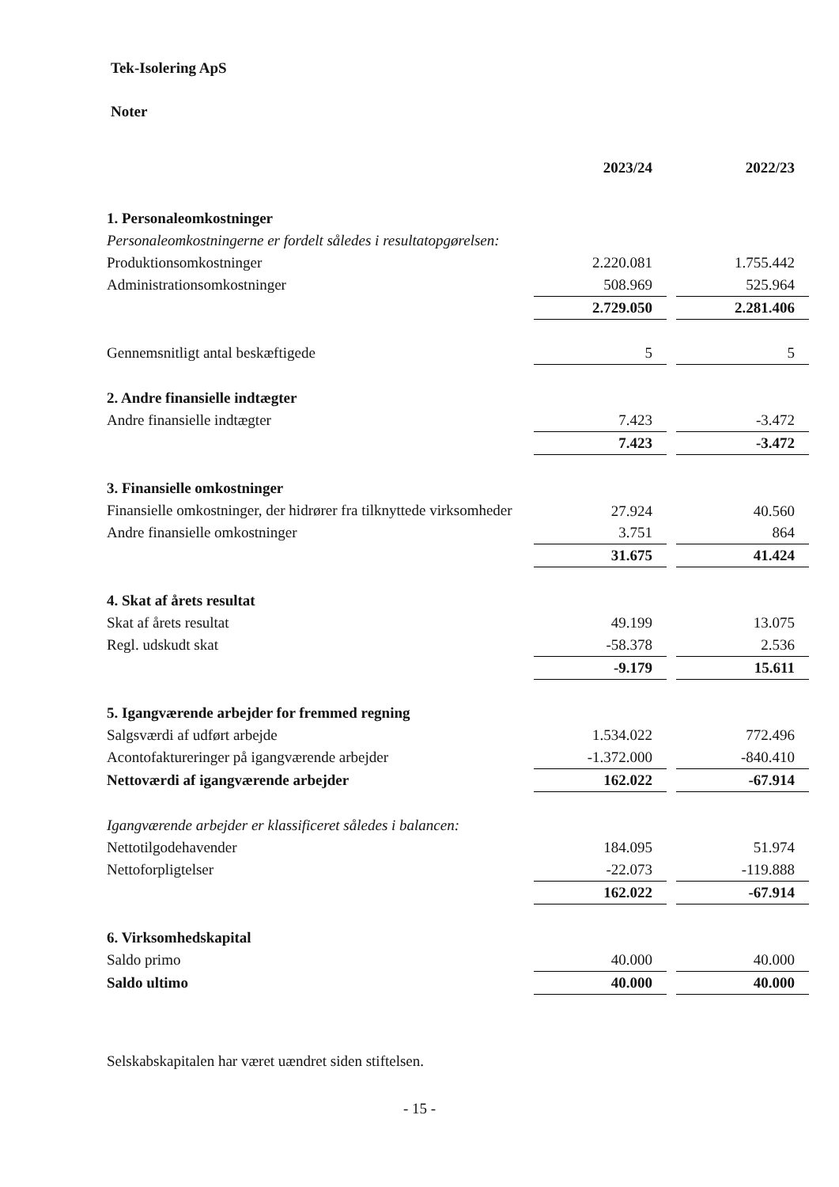Tek-Isolering ApS
Noter
| | 2023/24 | | 2022/23 |
| 1. Personaleomkostninger | | | |
| Personaleomkostningerne er fordelt således i resultatopgørelsen: | | | |
| Produktionsomkostninger | 2.220.081 | | 1.755.442 |
| Administrationsomkostninger | 508.969 | | 525.964 |
| | 2.729.050 | | 2.281.406 |
| Gennemsnitligt antal beskæftigede | 5 | | 5 |
| 2. Andre finansielle indtægter | | | |
| Andre finansielle indtægter | 7.423 | | -3.472 |
| | 7.423 | | -3.472 |
| 3. Finansielle omkostninger | | | |
| Finansielle omkostninger, der hidrører fra tilknyttede virksomheder | 27.924 | | 40.560 |
| Andre finansielle omkostninger | 3.751 | | 864 |
| | 31.675 | | 41.424 |
| 4. Skat af årets resultat | | | |
| Skat af årets resultat | 49.199 | | 13.075 |
| Regl. udskudt skat | -58.378 | | 2.536 |
| | -9.179 | | 15.611 |
| 5. Igangværende arbejder for fremmed regning | | | |
| Salgsværdi af udført arbejde | 1.534.022 | | 772.496 |
| Acontofaktureringer på igangværende arbejder | -1.372.000 | | -840.410 |
| Nettoværdi af igangværende arbejder | 162.022 | | -67.914 |
| Igangværende arbejder er klassificeret således i balancen: | | | |
| Nettotilgodehavender | 184.095 | | 51.974 |
| Nettoforpligtelser | -22.073 | | -119.888 |
| | 162.022 | | -67.914 |
| 6. Virksomhedskapital | | | |
| Saldo primo | 40.000 | | 40.000 |
| Saldo ultimo | 40.000 | | 40.000 |
Selskabskapitalen har været uændret siden stiftelsen.
- 15 -